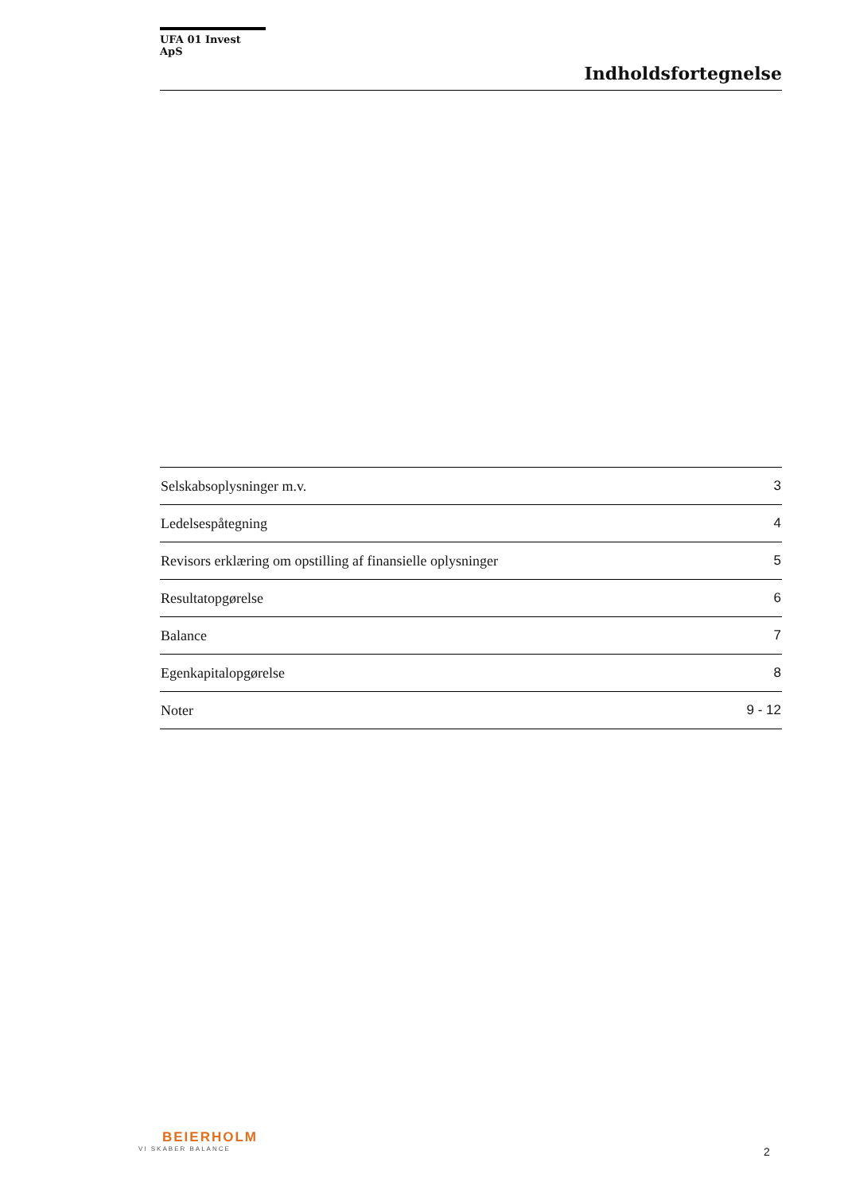UFA 01 Invest ApS
Indholdsfortegnelse
| Selskabsoplysninger m.v. | 3 |
| Ledelsespåtegning | 4 |
| Revisors erklæring om opstilling af finansielle oplysninger | 5 |
| Resultatopgørelse | 6 |
| Balance | 7 |
| Egenkapitalopgørelse | 8 |
| Noter | 9 - 12 |
BEIERHOLM
VI SKABER BALANCE
2